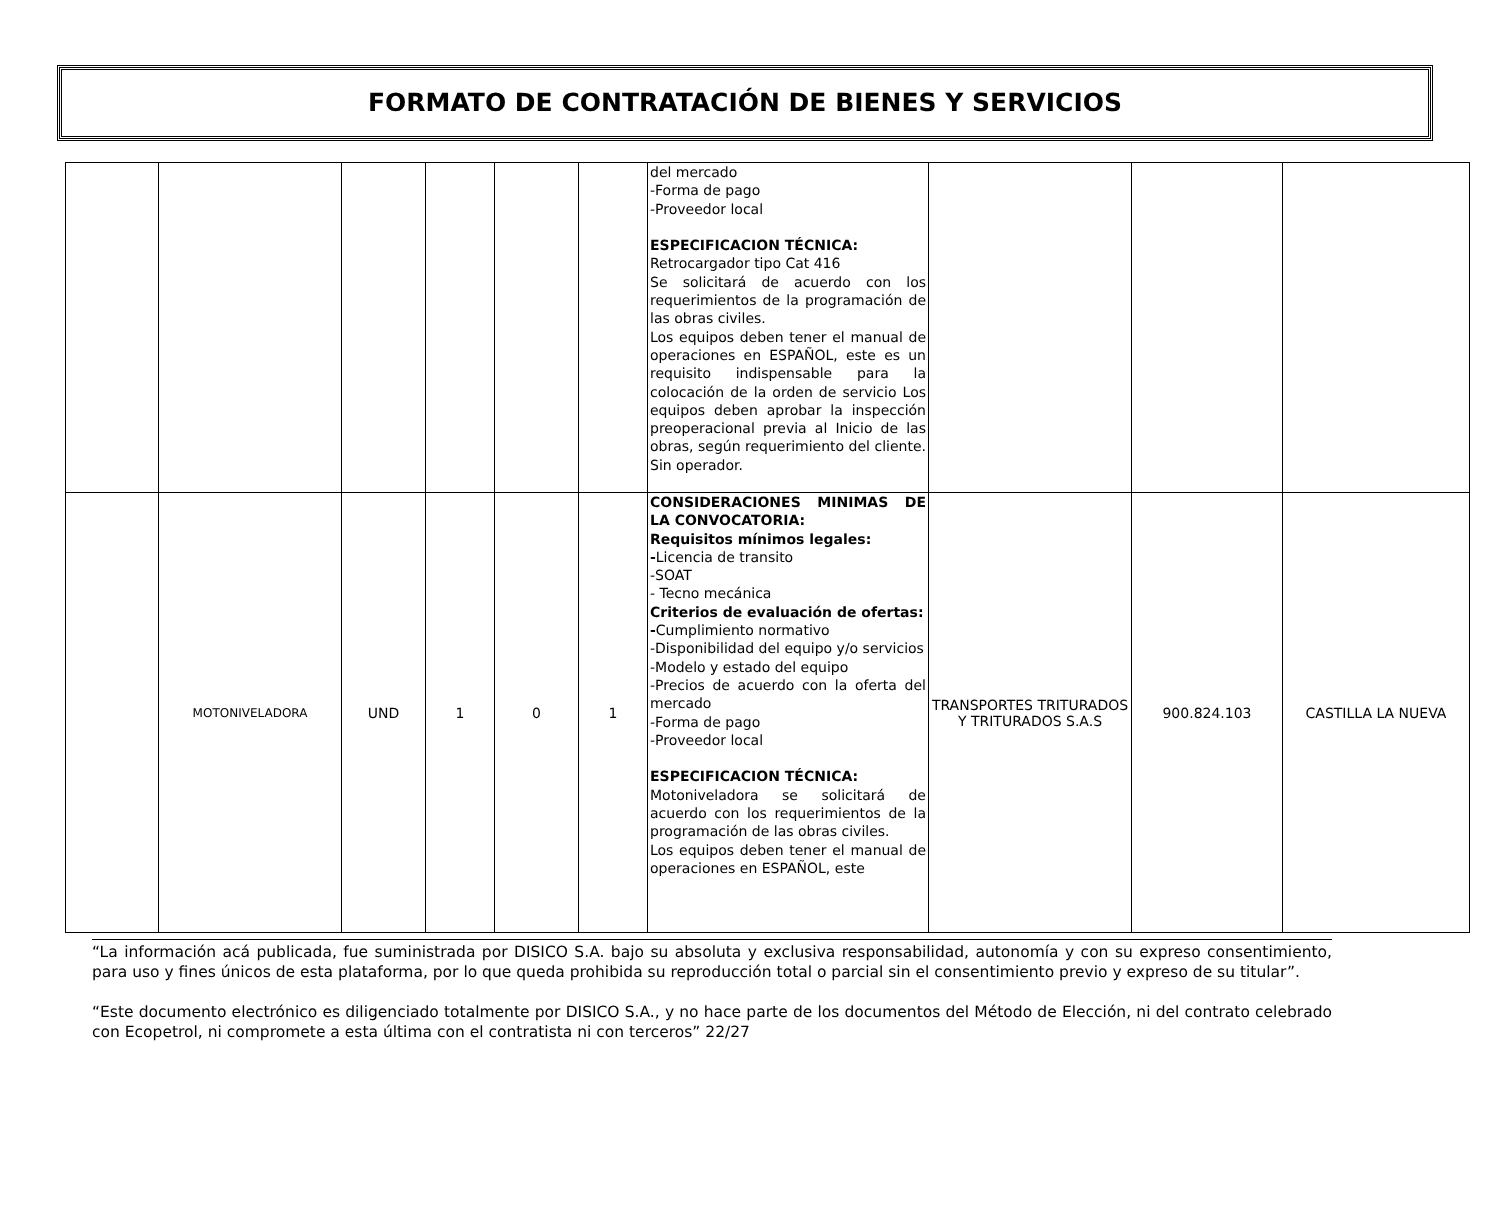FORMATO DE CONTRATACIÓN DE BIENES Y SERVICIOS
| | | | | | | del mercado -Forma de pago -Proveedor local ESPECIFICACION TÉCNICA: Retrocargador tipo Cat 416 Se solicitará de acuerdo con los requerimientos de la programación de las obras civiles. Los equipos deben tener el manual de operaciones en ESPAÑOL, este es un requisito indispensable para la colocación de la orden de servicio Los equipos deben aprobar la inspección preoperacional previa al Inicio de las obras, según requerimiento del cliente. Sin operador. | | | |
| | MOTONIVELADORA | UND | 1 | 0 | 1 | CONSIDERACIONES MINIMAS DE LA CONVOCATORIA: Requisitos mínimos legales: - Licencia de transito -SOAT - Tecno mecánica Criterios de evaluación de ofertas: - Cumplimiento normativo -Disponibilidad del equipo y/o servicios -Modelo y estado del equipo -Precios de acuerdo con la oferta del mercado -Forma de pago -Proveedor local ESPECIFICACION TÉCNICA: Motoniveladora se solicitará de acuerdo con los requerimientos de la programación de las obras civiles. Los equipos deben tener el manual de operaciones en ESPAÑOL, este | TRANSPORTES TRITURADOS Y TRITURADOS S.A.S | 900.824.103 | CASTILLA LA NUEVA |
“La información acá publicada, fue suministrada por DISICO S.A. bajo su absoluta y exclusiva responsabilidad, autonomía y con su expreso consentimiento, para uso y fines únicos de esta plataforma, por lo que queda prohibida su reproducción total o parcial sin el consentimiento previo y expreso de su titular”.
“Este documento electrónico es diligenciado totalmente por DISICO S.A., y no hace parte de los documentos del Método de Elección, ni del contrato celebrado con Ecopetrol, ni compromete a esta última con el contratista ni con terceros” 22/27